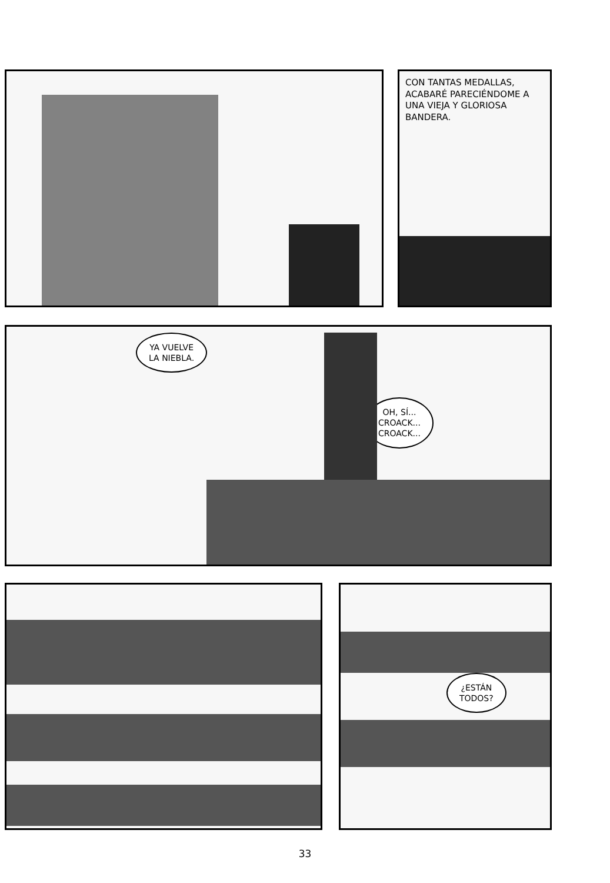CON TANTAS MEDALLAS, ACABARÉ PARECIÉNDOME A UNA VIEJA Y GLORIOSA BANDERA.
YA VUELVE
LA NIEBLA.
OH, SÍ...
CROACK...
CROACK...
¿ESTÁN
TODOS?
33